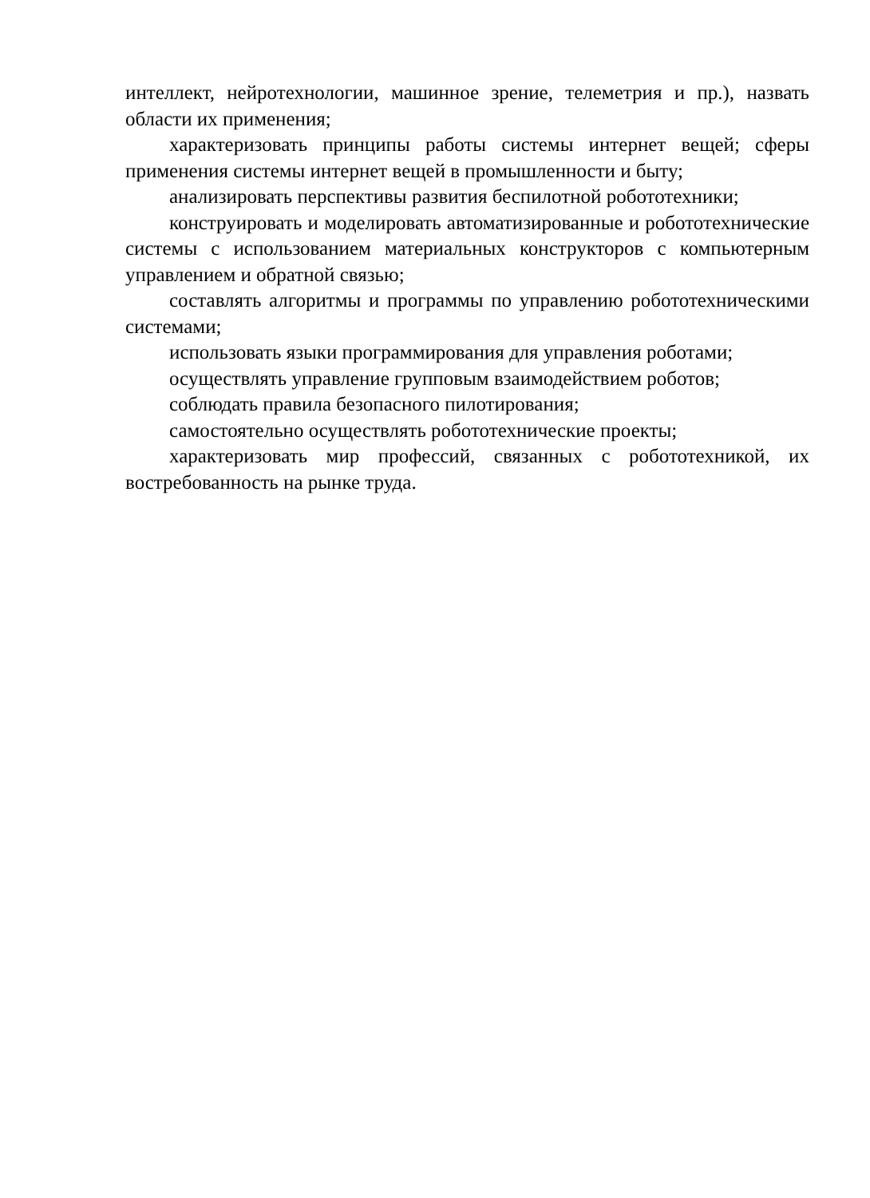интеллект, нейротехнологии, машинное зрение, телеметрия и пр.), назвать области их применения;
характеризовать принципы работы системы интернет вещей; сферы применения системы интернет вещей в промышленности и быту;
анализировать перспективы развития беспилотной робототехники;
конструировать и моделировать автоматизированные и робототехнические системы с использованием материальных конструкторов с компьютерным управлением и обратной связью;
составлять алгоритмы и программы по управлению робототехническими системами;
использовать языки программирования для управления роботами;
осуществлять управление групповым взаимодействием роботов;
соблюдать правила безопасного пилотирования;
самостоятельно осуществлять робототехнические проекты;
характеризовать мир профессий, связанных с робототехникой, их востребованность на рынке труда.